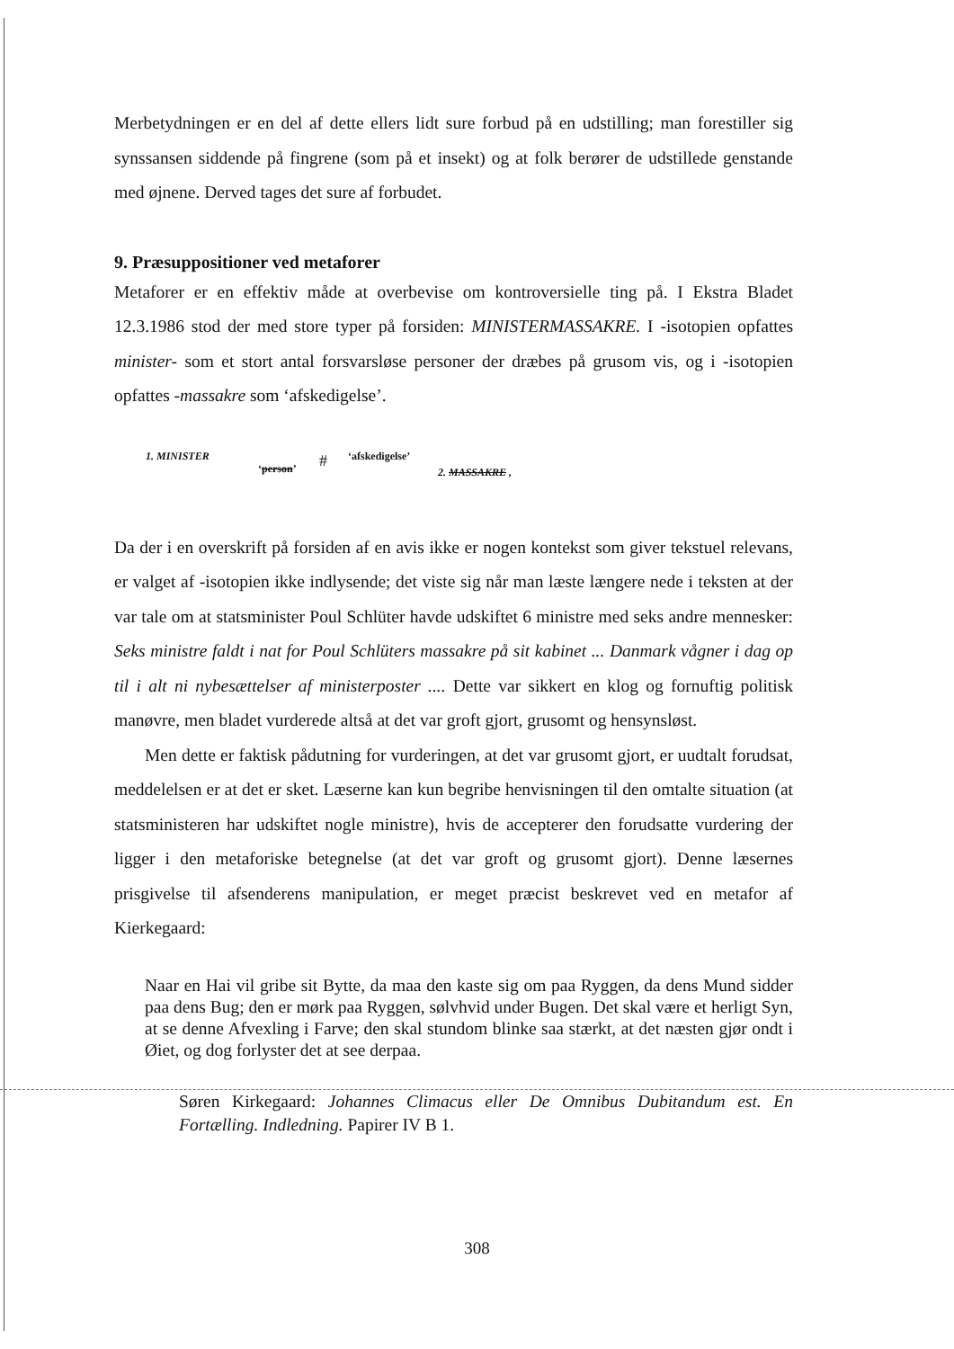Merbetydningen er en del af dette ellers lidt sure forbud på en udstilling; man forestiller sig synssansen siddende på fingrene (som på et insekt) og at folk berører de udstillede genstande med øjnene. Derved tages det sure af forbudet.
9. Præsuppositioner ved metaforer
Metaforer er en effektiv måde at overbevise om kontroversielle ting på. I Ekstra Bladet 12.3.1986 stod der med store typer på forsiden: MINISTERMASSAKRE. I -isotopien opfattes minister- som et stort antal forsvarsløse personer der dræbes på grusom vis, og i -isotopien opfattes -massakre som ‘afskedigelse’.
1. MINISTER
‘person’ # ‘afskedigelse’
2. MASSAKRE ,
Da der i en overskrift på forsiden af en avis ikke er nogen kontekst som giver tekstuel relevans, er valget af -isotopien ikke indlysende; det viste sig når man læste længere nede i teksten at der var tale om at statsminister Poul Schlüter havde udskiftet 6 ministre med seks andre mennesker: Seks ministre faldt i nat for Poul Schlüters massakre på sit kabinet ... Danmark vågner i dag op til i alt ni nybesættelser af ministerposter .... Dette var sikkert en klog og fornuftig politisk manøvre, men bladet vurderede altså at det var groft gjort, grusomt og hensynsløst.
Men dette er faktisk pådutning for vurderingen, at det var grusomt gjort, er uudtalt forudsat, meddelelsen er at det er sket. Læserne kan kun begribe henvisningen til den omtalte situation (at statsministeren har udskiftet nogle ministre), hvis de accepterer den forudsatte vurdering der ligger i den metaforiske betegnelse (at det var groft og grusomt gjort). Denne læsernes prisgivelse til afsenderens manipulation, er meget præcist beskrevet ved en metafor af Kierkegaard:
Naar en Hai vil gribe sit Bytte, da maa den kaste sig om paa Ryggen, da dens Mund sidder paa dens Bug; den er mørk paa Ryggen, sølvhvid under Bugen. Det skal være et herligt Syn, at se denne Afvexling i Farve; den skal stundom blinke saa stærkt, at det næsten gjør ondt i Øiet, og dog forlyster det at see derpaa.
Søren Kirkegaard: Johannes Climacus eller De Omnibus Dubitandum est. En Fortælling. Indledning. Papirer IV B 1.
308